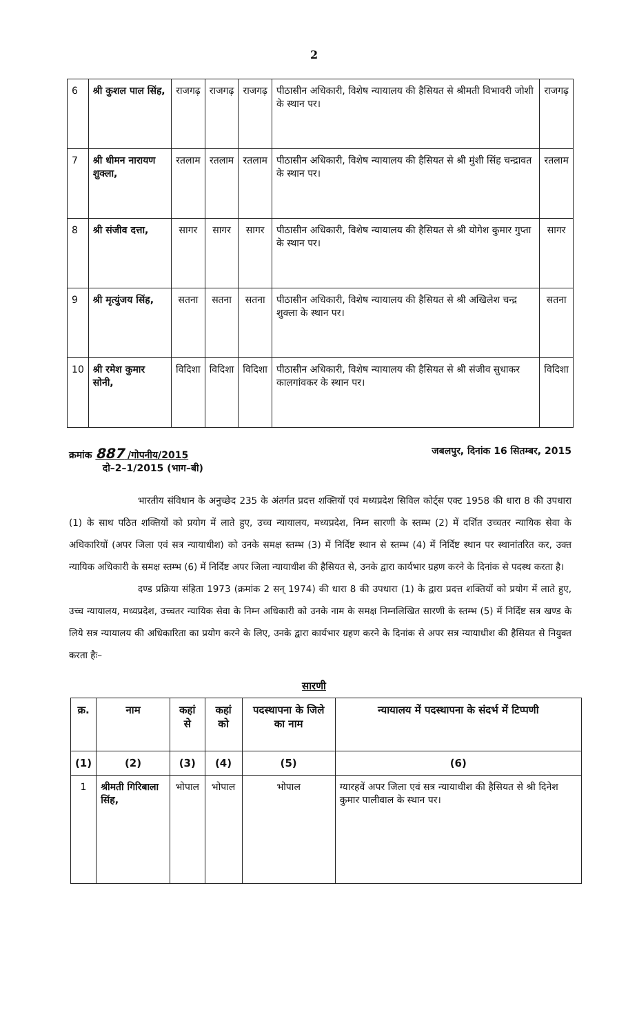2
| 6 | श्री कुशल पाल सिंह, | राजगढ़ | राजगढ़ | राजगढ़ | पीठासीन अधिकारी, विशेष न्यायालय की हैसियत से श्रीमती विभावरी जोशी के स्थान पर। | राजगढ़ |
| 7 | श्री धीमन नारायण शुक्ला, | रतलाम | रतलाम | रतलाम | पीठासीन अधिकारी, विशेष न्यायालय की हैसियत से श्री मुंशी सिंह चन्द्रावत के स्थान पर। | रतलाम |
| 8 | श्री संजीव दत्ता, | सागर | सागर | सागर | पीठासीन अधिकारी, विशेष न्यायालय की हैसियत से श्री योगेश कुमार गुप्ता के स्थान पर। | सागर |
| 9 | श्री मृत्युंजय सिंह, | सतना | सतना | सतना | पीठासीन अधिकारी, विशेष न्यायालय की हैसियत से श्री अखिलेश चन्द्र शुक्ला के स्थान पर। | सतना |
| 10 | श्री रमेश कुमार सोनी, | विदिशा | विदिशा | विदिशा | पीठासीन अधिकारी, विशेष न्यायालय की हैसियत से श्री संजीव सुधाकर कालगांवकर के स्थान पर। | विदिशा |
क्रमांक 887 /गोपनीय/2015
दो–2–1/2015 (भाग–बी)
जबलपुर, दिनांक 16 सितम्बर, 2015
भारतीय संविधान के अनुच्छेद 235 के अंतर्गत प्रदत्त शक्तियों एवं मध्यप्रदेश सिविल कोर्ट्स एक्ट 1958 की धारा 8 की उपधारा (1) के साथ पठित शक्तियों को प्रयोग में लाते हुए, उच्च न्यायालय, मध्यप्रदेश, निम्न सारणी के स्तम्भ (2) में दर्शित उच्चतर न्यायिक सेवा के अधिकारियों (अपर जिला एवं सत्र न्यायाधीश) को उनके समक्ष स्तम्भ (3) में निर्दिष्ट स्थान से स्तम्भ (4) में निर्दिष्ट स्थान पर स्थानांतरित कर, उक्त न्यायिक अधिकारी के समक्ष स्तम्भ (6) में निर्दिष्ट अपर जिला न्यायाधीश की हैसियत से, उनके द्वारा कार्यभार ग्रहण करने के दिनांक से पदस्थ करता है।
दण्ड प्रक्रिया संहिता 1973 (क्रमांक 2 सन् 1974) की धारा 8 की उपधारा (1) के द्वारा प्रदत्त शक्तियों को प्रयोग में लाते हुए, उच्च न्यायालय, मध्यप्रदेश, उच्चतर न्यायिक सेवा के निम्न अधिकारी को उनके नाम के समक्ष निम्नलिखित सारणी के स्तम्भ (5) में निर्दिष्ट सत्र खण्ड के लिये सत्र न्यायालय की अधिकारिता का प्रयोग करने के लिए, उनके द्वारा कार्यभार ग्रहण करने के दिनांक से अपर सत्र न्यायाधीश की हैसियत से नियुक्त करता हैः–
सारणी
| क्र. | नाम | कहां से | कहां को | पदस्थापना के जिले का नाम | न्यायालय में पदस्थापना के संदर्भ में टिप्पणी |
| --- | --- | --- | --- | --- | --- |
| (1) | (2) | (3) | (4) | (5) | (6) |
| 1 | श्रीमती गिरिबाला सिंह, | भोपाल | भोपाल | भोपाल | ग्यारहवें अपर जिला एवं सत्र न्यायाधीश की हैसियत से श्री दिनेश कुमार पालीवाल के स्थान पर। |